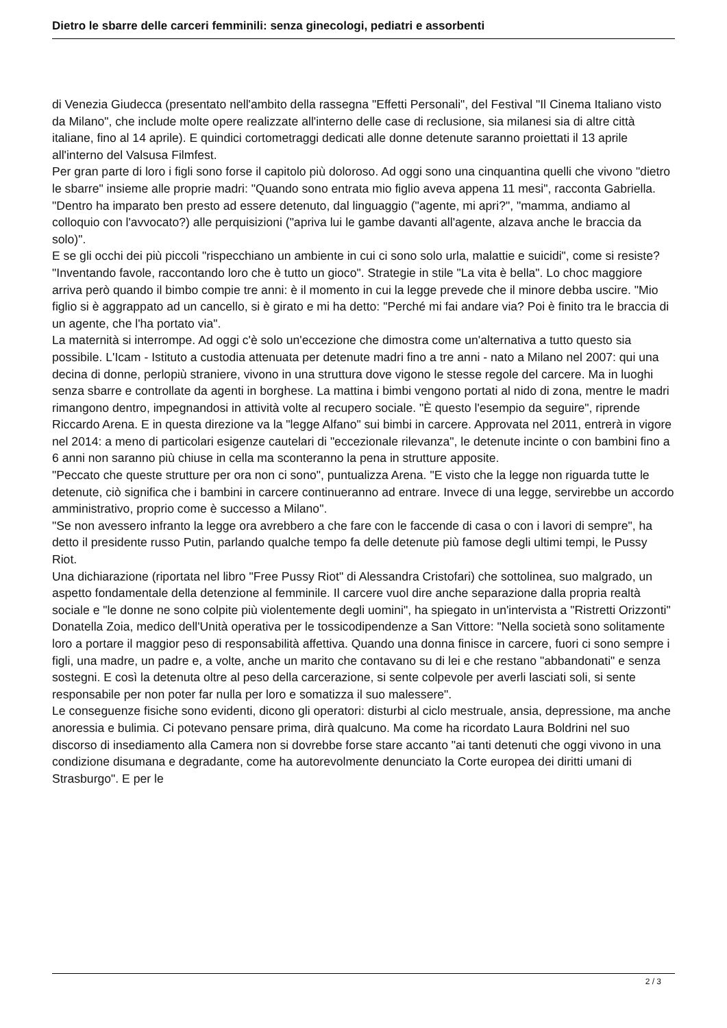Dietro le sbarre delle carceri femminili: senza ginecologi, pediatri e assorbenti
di Venezia Giudecca (presentato nell'ambito della rassegna "Effetti Personali", del Festival "Il Cinema Italiano visto da Milano", che include molte opere realizzate all'interno delle case di reclusione, sia milanesi sia di altre città italiane, fino al 14 aprile). E quindici cortometraggi dedicati alle donne detenute saranno proiettati il 13 aprile all'interno del Valsusa Filmfest.
Per gran parte di loro i figli sono forse il capitolo più doloroso. Ad oggi sono una cinquantina quelli che vivono "dietro le sbarre" insieme alle proprie madri: "Quando sono entrata mio figlio aveva appena 11 mesi", racconta Gabriella. "Dentro ha imparato ben presto ad essere detenuto, dal linguaggio ("agente, mi apri?", "mamma, andiamo al colloquio con l'avvocato?) alle perquisizioni ("apriva lui le gambe davanti all'agente, alzava anche le braccia da solo)".
E se gli occhi dei più piccoli "rispecchiano un ambiente in cui ci sono solo urla, malattie e suicidi", come si resiste? "Inventando favole, raccontando loro che è tutto un gioco". Strategie in stile "La vita è bella". Lo choc maggiore arriva però quando il bimbo compie tre anni: è il momento in cui la legge prevede che il minore debba uscire. "Mio figlio si è aggrappato ad un cancello, si è girato e mi ha detto: "Perché mi fai andare via? Poi è finito tra le braccia di un agente, che l'ha portato via".
La maternità si interrompe. Ad oggi c'è solo un'eccezione che dimostra come un'alternativa a tutto questo sia possibile. L'Icam - Istituto a custodia attenuata per detenute madri fino a tre anni - nato a Milano nel 2007: qui una decina di donne, perlopiù straniere, vivono in una struttura dove vigono le stesse regole del carcere. Ma in luoghi senza sbarre e controllate da agenti in borghese. La mattina i bimbi vengono portati al nido di zona, mentre le madri rimangono dentro, impegnandosi in attività volte al recupero sociale. "È questo l'esempio da seguire", riprende Riccardo Arena. E in questa direzione va la "legge Alfano" sui bimbi in carcere. Approvata nel 2011, entrerà in vigore nel 2014: a meno di particolari esigenze cautelari di "eccezionale rilevanza", le detenute incinte o con bambini fino a 6 anni non saranno più chiuse in cella ma sconteranno la pena in strutture apposite.
"Peccato che queste strutture per ora non ci sono", puntualizza Arena. "E visto che la legge non riguarda tutte le detenute, ciò significa che i bambini in carcere continueranno ad entrare. Invece di una legge, servirebbe un accordo amministrativo, proprio come è successo a Milano".
"Se non avessero infranto la legge ora avrebbero a che fare con le faccende di casa o con i lavori di sempre", ha detto il presidente russo Putin, parlando qualche tempo fa delle detenute più famose degli ultimi tempi, le Pussy Riot.
Una dichiarazione (riportata nel libro "Free Pussy Riot" di Alessandra Cristofari) che sottolinea, suo malgrado, un aspetto fondamentale della detenzione al femminile. Il carcere vuol dire anche separazione dalla propria realtà sociale e "le donne ne sono colpite più violentemente degli uomini", ha spiegato in un'intervista a "Ristretti Orizzonti" Donatella Zoia, medico dell'Unità operativa per le tossicodipendenze a San Vittore: "Nella società sono solitamente loro a portare il maggior peso di responsabilità affettiva. Quando una donna finisce in carcere, fuori ci sono sempre i figli, una madre, un padre e, a volte, anche un marito che contavano su di lei e che restano "abbandonati" e senza sostegni. E così la detenuta oltre al peso della carcerazione, si sente colpevole per averli lasciati soli, si sente responsabile per non poter far nulla per loro e somatizza il suo malessere".
Le conseguenze fisiche sono evidenti, dicono gli operatori: disturbi al ciclo mestruale, ansia, depressione, ma anche anoressia e bulimia. Ci potevano pensare prima, dirà qualcuno. Ma come ha ricordato Laura Boldrini nel suo discorso di insediamento alla Camera non si dovrebbe forse stare accanto "ai tanti detenuti che oggi vivono in una condizione disumana e degradante, come ha autorevolmente denunciato la Corte europea dei diritti umani di Strasburgo". E per le
2 / 3